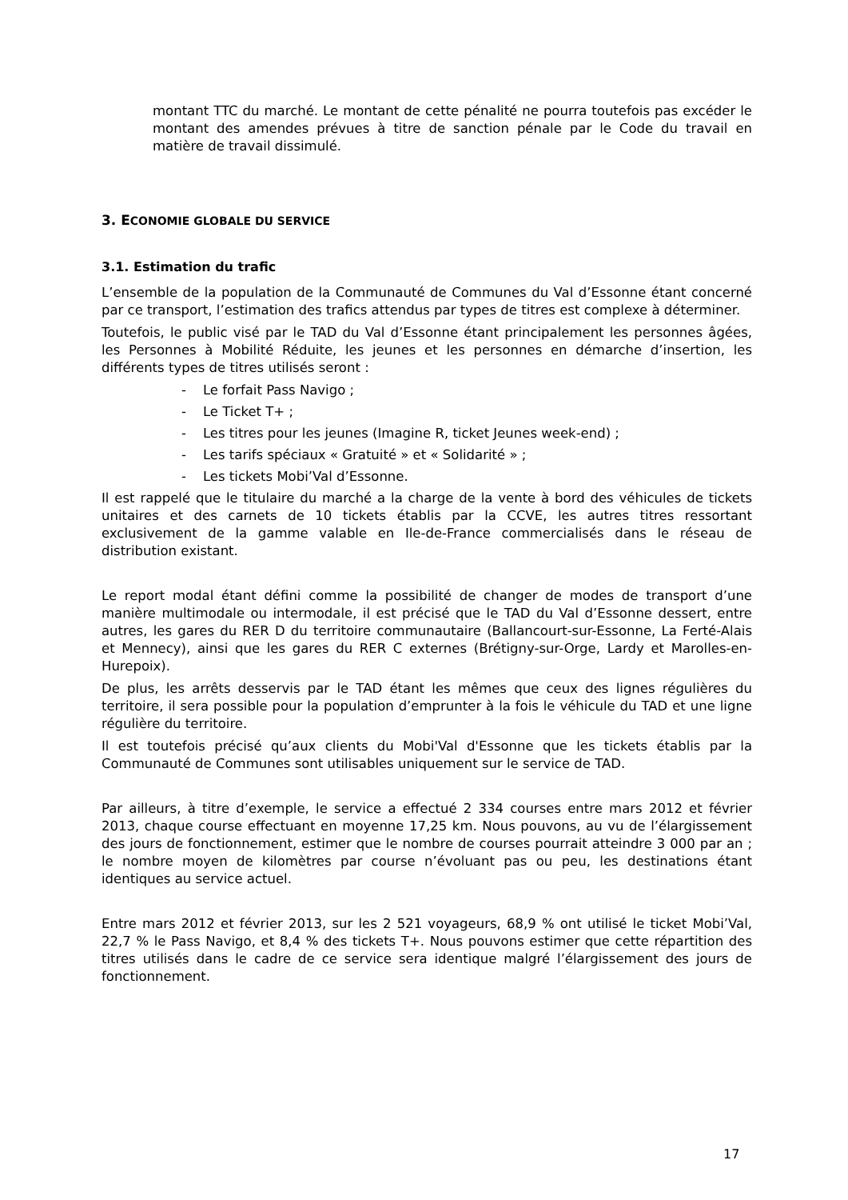montant TTC du marché. Le montant de cette pénalité ne pourra toutefois pas excéder le montant des amendes prévues à titre de sanction pénale par le Code du travail en matière de travail dissimulé.
3. ECONOMIE GLOBALE DU SERVICE
3.1. Estimation du trafic
L’ensemble de la population de la Communauté de Communes du Val d’Essonne étant concerné par ce transport, l’estimation des trafics attendus par types de titres est complexe à déterminer.
Toutefois, le public visé par le TAD du Val d’Essonne étant principalement les personnes âgées, les Personnes à Mobilité Réduite, les jeunes et les personnes en démarche d’insertion, les différents types de titres utilisés seront :
- Le forfait Pass Navigo ;
- Le Ticket T+ ;
- Les titres pour les jeunes (Imagine R, ticket Jeunes week-end) ;
- Les tarifs spéciaux « Gratuité » et « Solidarité » ;
- Les tickets Mobi’Val d’Essonne.
Il est rappelé que le titulaire du marché a la charge de la vente à bord des véhicules de tickets unitaires et des carnets de 10 tickets établis par la CCVE, les autres titres ressortant exclusivement de la gamme valable en Ile-de-France commercialisés dans le réseau de distribution existant.
Le report modal étant défini comme la possibilité de changer de modes de transport d’une manière multimodale ou intermodale, il est précisé que le TAD du Val d’Essonne dessert, entre autres, les gares du RER D du territoire communautaire (Ballancourt-sur-Essonne, La Ferté-Alais et Mennecy), ainsi que les gares du RER C externes (Brétigny-sur-Orge, Lardy et Marolles-en-Hurepoix).
De plus, les arrêts desservis par le TAD étant les mêmes que ceux des lignes régulières du territoire, il sera possible pour la population d’emprunter à la fois le véhicule du TAD et une ligne régulière du territoire.
Il est toutefois précisé qu’aux clients du Mobi'Val d'Essonne que les tickets établis par la Communauté de Communes sont utilisables uniquement sur le service de TAD.
Par ailleurs, à titre d’exemple, le service a effectué 2 334 courses entre mars 2012 et février 2013, chaque course effectuant en moyenne 17,25 km. Nous pouvons, au vu de l’élargissement des jours de fonctionnement, estimer que le nombre de courses pourrait atteindre 3 000 par an ; le nombre moyen de kilomètres par course n’évoluant pas ou peu, les destinations étant identiques au service actuel.
Entre mars 2012 et février 2013, sur les 2 521 voyageurs, 68,9 % ont utilisé le ticket Mobi’Val, 22,7 % le Pass Navigo, et 8,4 % des tickets T+. Nous pouvons estimer que cette répartition des titres utilisés dans le cadre de ce service sera identique malgré l’élargissement des jours de fonctionnement.
17